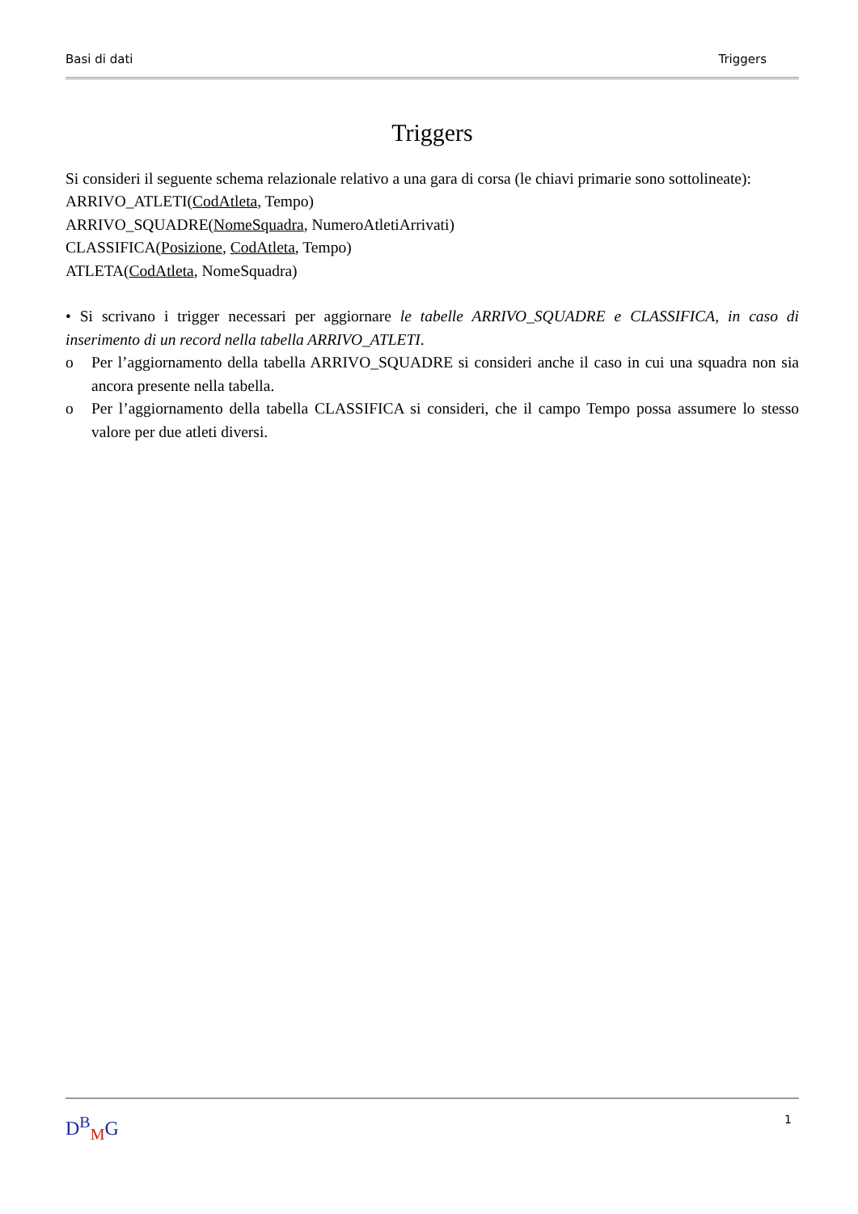Basi di dati Triggers
Triggers
Si consideri il seguente schema relazionale relativo a una gara di corsa (le chiavi primarie sono sottolineate):
ARRIVO_ATLETI(CodAtleta, Tempo)
ARRIVO_SQUADRE(NomeSquadra, NumeroAtletiArrivati)
CLASSIFICA(Posizione, CodAtleta, Tempo)
ATLETA(CodAtleta, NomeSquadra)
• Si scrivano i trigger necessari per aggiornare le tabelle ARRIVO_SQUADRE e CLASSIFICA, in caso di inserimento di un record nella tabella ARRIVO_ATLETI.
o Per l’aggiornamento della tabella ARRIVO_SQUADRE si consideri anche il caso in cui una squadra non sia ancora presente nella tabella.
o Per l’aggiornamento della tabella CLASSIFICA si consideri, che il campo Tempo possa assumere lo stesso valore per due atleti diversi.
D<sup>B</sup><sub>M</sub>G 1